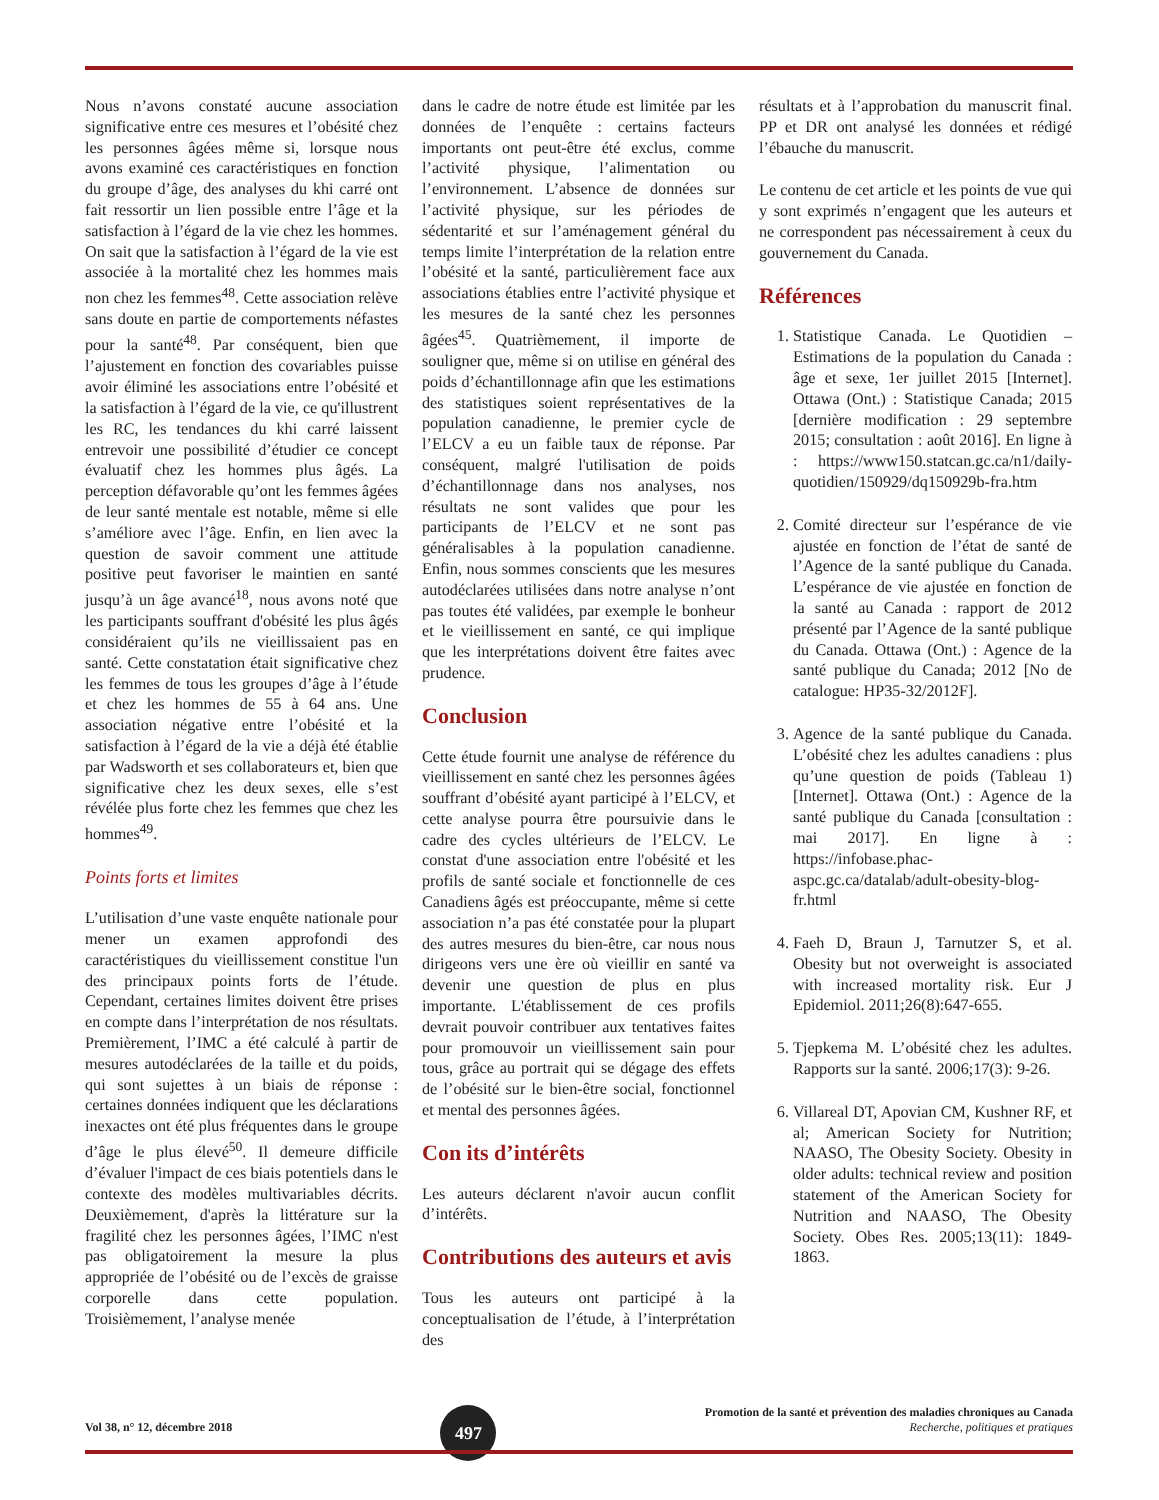Nous n’avons constaté aucune association significative entre ces mesures et l’obésité chez les personnes âgées même si, lorsque nous avons examiné ces caractéristiques en fonction du groupe d’âge, des analyses du khi carré ont fait ressortir un lien possible entre l’âge et la satisfaction à l’égard de la vie chez les hommes. On sait que la satisfaction à l’égard de la vie est associée à la mortalité chez les hommes mais non chez les femmes<sup>48</sup>. Cette association relève sans doute en partie de comportements néfastes pour la santé<sup>48</sup>. Par conséquent, bien que l’ajustement en fonction des covariables puisse avoir éliminé les associations entre l’obésité et la satisfaction à l’égard de la vie, ce qu'illustrent les RC, les tendances du khi carré laissent entrevoir une possibilité d’étudier ce concept évaluatif chez les hommes plus âgés. La perception défavorable qu’ont les femmes âgées de leur santé mentale est notable, même si elle s’améliore avec l’âge. Enfin, en lien avec la question de savoir comment une attitude positive peut favoriser le maintien en santé jusqu’à un âge avancé<sup>18</sup>, nous avons noté que les participants souffrant d'obésité les plus âgés considéraient qu’ils ne vieillissaient pas en santé. Cette constatation était significative chez les femmes de tous les groupes d’âge à l’étude et chez les hommes de 55 à 64 ans. Une association négative entre l’obésité et la satisfaction à l’égard de la vie a déjà été établie par Wadsworth et ses collaborateurs et, bien que significative chez les deux sexes, elle s’est révélée plus forte chez les femmes que chez les hommes<sup>49</sup>.
Points forts et limites
L’utilisation d’une vaste enquête nationale pour mener un examen approfondi des caractéristiques du vieillissement constitue l'un des principaux points forts de l’étude. Cependant, certaines limites doivent être prises en compte dans l’interprétation de nos résultats. Premièrement, l’IMC a été calculé à partir de mesures autodéclarées de la taille et du poids, qui sont sujettes à un biais de réponse : certaines données indiquent que les déclarations inexactes ont été plus fréquentes dans le groupe d’âge le plus élevé<sup>50</sup>. Il demeure difficile d’évaluer l'impact de ces biais potentiels dans le contexte des modèles multivariables décrits. Deuxièmement, d'après la littérature sur la fragilité chez les personnes âgées, l’IMC n'est pas obligatoirement la mesure la plus appropriée de l’obésité ou de l’excès de graisse corporelle dans cette population. Troisièmement, l’analyse menée
dans le cadre de notre étude est limitée par les données de l’enquête : certains facteurs importants ont peut-être été exclus, comme l’activité physique, l’alimentation ou l’environnement. L’absence de données sur l’activité physique, sur les périodes de sédentarité et sur l’aménagement général du temps limite l’interprétation de la relation entre l’obésité et la santé, particulièrement face aux associations établies entre l’activité physique et les mesures de la santé chez les personnes âgées<sup>45</sup>. Quatrièmement, il importe de souligner que, même si on utilise en général des poids d’échantillonnage afin que les estimations des statistiques soient représentatives de la population canadienne, le premier cycle de l’ELCV a eu un faible taux de réponse. Par conséquent, malgré l'utilisation de poids d’échantillonnage dans nos analyses, nos résultats ne sont valides que pour les participants de l’ELCV et ne sont pas généralisables à la population canadienne. Enfin, nous sommes conscients que les mesures autodéclarées utilisées dans notre analyse n’ont pas toutes été validées, par exemple le bonheur et le vieillissement en santé, ce qui implique que les interprétations doivent être faites avec prudence.
Conclusion
Cette étude fournit une analyse de référence du vieillissement en santé chez les personnes âgées souffrant d’obésité ayant participé à l’ELCV, et cette analyse pourra être poursuivie dans le cadre des cycles ultérieurs de l’ELCV. Le constat d'une association entre l'obésité et les profils de santé sociale et fonctionnelle de ces Canadiens âgés est préoccupante, même si cette association n’a pas été constatée pour la plupart des autres mesures du bien-être, car nous nous dirigeons vers une ère où vieillir en santé va devenir une question de plus en plus importante. L'établissement de ces profils devrait pouvoir contribuer aux tentatives faites pour promouvoir un vieillissement sain pour tous, grâce au portrait qui se dégage des effets de l’obésité sur le bien-être social, fonctionnel et mental des personnes âgées.
Con its d’intérêts
Les auteurs déclarent n'avoir aucun conflit d’intérêts.
Contributions des auteurs et avis
Tous les auteurs ont participé à la conceptualisation de l’étude, à l’interprétation des
résultats et à l’approbation du manuscrit final. PP et DR ont analysé les données et rédigé l’ébauche du manuscrit.
Le contenu de cet article et les points de vue qui y sont exprimés n’engagent que les auteurs et ne correspondent pas nécessairement à ceux du gouvernement du Canada.
Références
1. Statistique Canada. Le Quotidien – Estimations de la population du Canada : âge et sexe, 1er juillet 2015 [Internet]. Ottawa (Ont.) : Statistique Canada; 2015 [dernière modification : 29 septembre 2015; consultation : août 2016]. En ligne à : https://www150.statcan.gc.ca/n1/daily-quotidien/150929/dq150929b-fra.htm
2. Comité directeur sur l’espérance de vie ajustée en fonction de l’état de santé de l’Agence de la santé publique du Canada. L’espérance de vie ajustée en fonction de la santé au Canada : rapport de 2012 présenté par l’Agence de la santé publique du Canada. Ottawa (Ont.) : Agence de la santé publique du Canada; 2012 [No de catalogue: HP35-32/2012F].
3. Agence de la santé publique du Canada. L’obésité chez les adultes canadiens : plus qu’une question de poids (Tableau 1) [Internet]. Ottawa (Ont.) : Agence de la santé publique du Canada [consultation : mai 2017]. En ligne à : https://infobase.phac-aspc.gc.ca/datalab/adult-obesity-blog-fr.html
4. Faeh D, Braun J, Tarnutzer S, et al. Obesity but not overweight is associated with increased mortality risk. Eur J Epidemiol. 2011;26(8):647-655.
5. Tjepkema M. L’obésité chez les adultes. Rapports sur la santé. 2006;17(3): 9-26.
6. Villareal DT, Apovian CM, Kushner RF, et al; American Society for Nutrition; NAASO, The Obesity Society. Obesity in older adults: technical review and position statement of the American Society for Nutrition and NAASO, The Obesity Society. Obes Res. 2005;13(11): 1849-1863.
Vol 38, n° 12, décembre 2018
497
Promotion de la santé et prévention des maladies chroniques au Canada
Recherche, politiques et pratiques